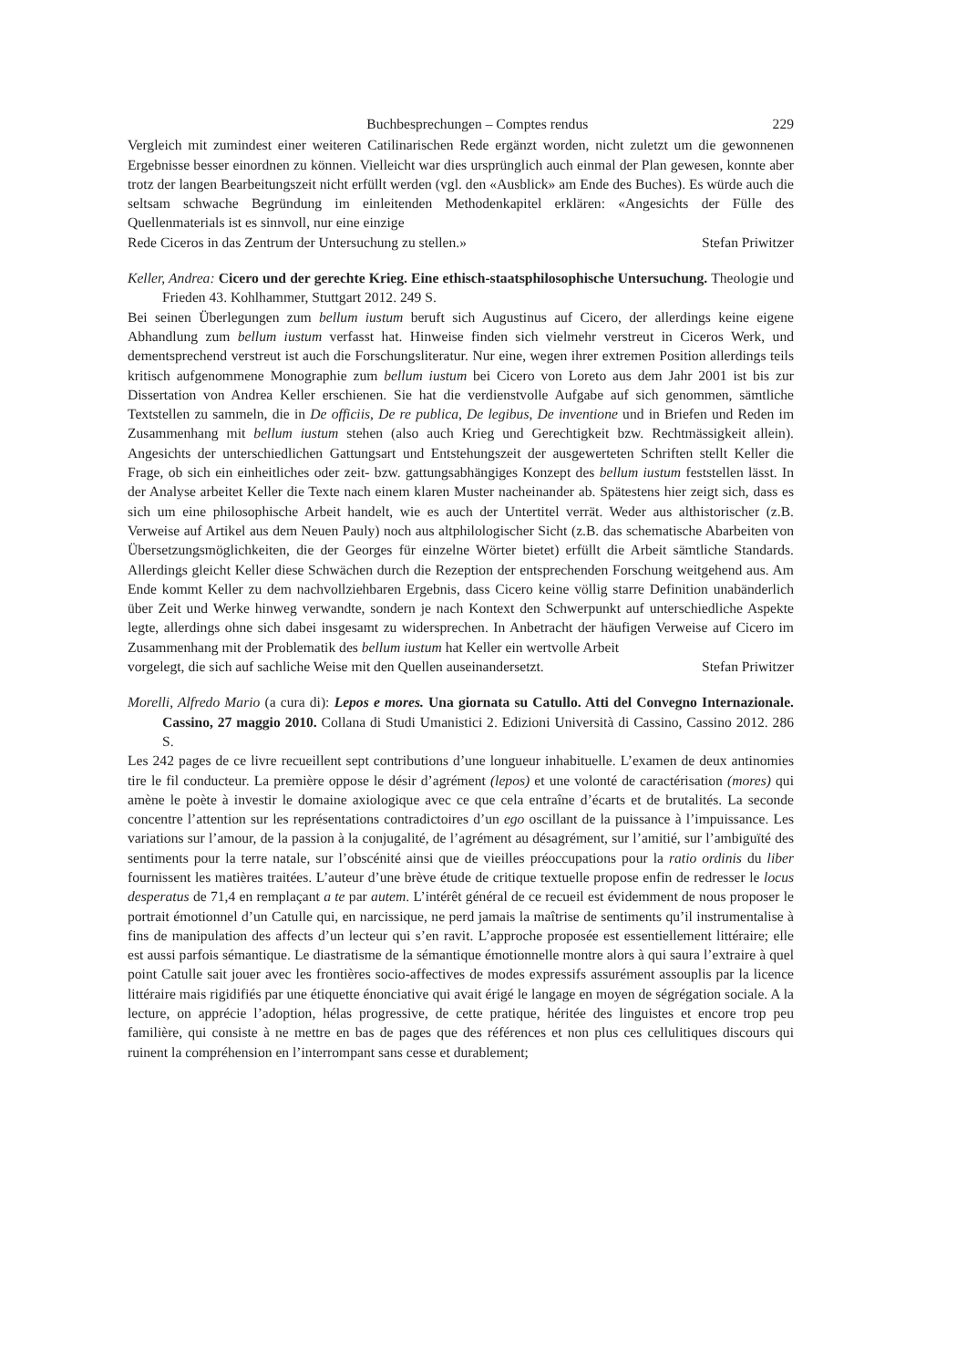Buchbesprechungen – Comptes rendus 229
Vergleich mit zumindest einer weiteren Catilinarischen Rede ergänzt worden, nicht zuletzt um die gewonnenen Ergebnisse besser einordnen zu können. Vielleicht war dies ursprünglich auch einmal der Plan gewesen, konnte aber trotz der langen Bearbeitungszeit nicht erfüllt werden (vgl. den «Ausblick» am Ende des Buches). Es würde auch die seltsam schwache Begründung im einleitenden Methodenkapitel erklären: «Angesichts der Fülle des Quellenmaterials ist es sinnvoll, nur eine einzige
Rede Ciceros in das Zentrum der Untersuchung zu stellen.» Stefan Priwitzer
Keller, Andrea: Cicero und der gerechte Krieg. Eine ethisch-staatsphilosophische Untersuchung. Theologie und Frieden 43. Kohlhammer, Stuttgart 2012. 249 S.
Bei seinen Überlegungen zum bellum iustum beruft sich Augustinus auf Cicero, der allerdings keine eigene Abhandlung zum bellum iustum verfasst hat. Hinweise finden sich vielmehr verstreut in Ciceros Werk, und dementsprechend verstreut ist auch die Forschungsliteratur. Nur eine, wegen ihrer extremen Position allerdings teils kritisch aufgenommene Monographie zum bellum iustum bei Cicero von Loreto aus dem Jahr 2001 ist bis zur Dissertation von Andrea Keller erschienen. Sie hat die verdienstvolle Aufgabe auf sich genommen, sämtliche Textstellen zu sammeln, die in De officiis, De re publica, De legibus, De inventione und in Briefen und Reden im Zusammenhang mit bellum iustum stehen (also auch Krieg und Gerechtigkeit bzw. Rechtmässigkeit allein). Angesichts der unterschiedlichen Gattungsart und Entstehungszeit der ausgewerteten Schriften stellt Keller die Frage, ob sich ein einheitliches oder zeit- bzw. gattungsabhängiges Konzept des bellum iustum feststellen lässt. In der Analyse arbeitet Keller die Texte nach einem klaren Muster nacheinander ab. Spätestens hier zeigt sich, dass es sich um eine philosophische Arbeit handelt, wie es auch der Untertitel verrät. Weder aus althistorischer (z.B. Verweise auf Artikel aus dem Neuen Pauly) noch aus altphilologischer Sicht (z.B. das schematische Abarbeiten von Übersetzungsmöglichkeiten, die der Georges für einzelne Wörter bietet) erfüllt die Arbeit sämtliche Standards. Allerdings gleicht Keller diese Schwächen durch die Rezeption der entsprechenden Forschung weitgehend aus. Am Ende kommt Keller zu dem nachvollziehbaren Ergebnis, dass Cicero keine völlig starre Definition unabänderlich über Zeit und Werke hinweg verwandte, sondern je nach Kontext den Schwerpunkt auf unterschiedliche Aspekte legte, allerdings ohne sich dabei insgesamt zu widersprechen. In Anbetracht der häufigen Verweise auf Cicero im Zusammenhang mit der Problematik des bellum iustum hat Keller ein wertvolle Arbeit
vorgelegt, die sich auf sachliche Weise mit den Quellen auseinandersetzt. Stefan Priwitzer
Morelli, Alfredo Mario (a cura di): Lepos e mores. Una giornata su Catullo. Atti del Convegno Internazionale. Cassino, 27 maggio 2010. Collana di Studi Umanistici 2. Edizioni Università di Cassino, Cassino 2012. 286 S.
Les 242 pages de ce livre recueillent sept contributions d’une longueur inhabituelle. L’examen de deux antinomies tire le fil conducteur. La première oppose le désir d’agrément (lepos) et une volonté de caractérisation (mores) qui amène le poète à investir le domaine axiologique avec ce que cela entraîne d’écarts et de brutalités. La seconde concentre l’attention sur les représentations contradictoires d’un ego oscillant de la puissance à l’impuissance. Les variations sur l’amour, de la passion à la conjugalité, de l’agrément au désagrément, sur l’amitié, sur l’ambiguïté des sentiments pour la terre natale, sur l’obscénité ainsi que de vieilles préoccupations pour la ratio ordinis du liber fournissent les matières traitées. L’auteur d’une brève étude de critique textuelle propose enfin de redresser le locus desperatus de 71,4 en remplaçant a te par autem. L’intérêt général de ce recueil est évidemment de nous proposer le portrait émotionnel d’un Catulle qui, en narcissique, ne perd jamais la maîtrise de sentiments qu’il instrumentalise à fins de manipulation des affects d’un lecteur qui s’en ravit. L’approche proposée est essentiellement littéraire; elle est aussi parfois sémantique. Le diastratisme de la sémantique émotionnelle montre alors à qui saura l’extraire à quel point Catulle sait jouer avec les frontières socio-affectives de modes expressifs assurément assouplis par la licence littéraire mais rigidifiés par une étiquette énonciative qui avait érigé le langage en moyen de ségrégation sociale. A la lecture, on apprécie l’adoption, hélas progressive, de cette pratique, héritée des linguistes et encore trop peu familière, qui consiste à ne mettre en bas de pages que des références et non plus ces cellulitiques discours qui ruinent la compréhension en l’interrompant sans cesse et durablement;